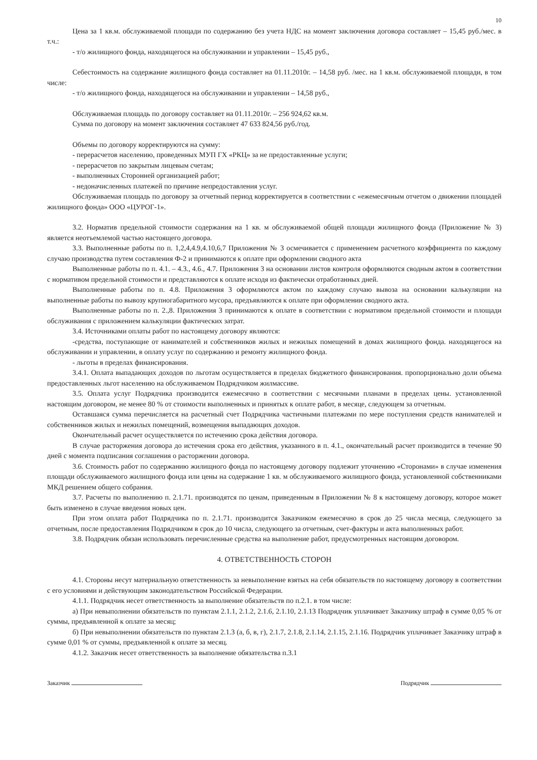10
Цена за 1 кв.м. обслуживаемой площади по содержанию без учета НДС на момент заключения договора составляет – 15,45 руб./мес. в т.ч.:
- т/о жилищного фонда, находящегося на обслуживании и управлении – 15,45 руб.,
Себестоимость на содержание жилищного фонда составляет на 01.11.2010г. – 14,58 руб. /мес. на 1 кв.м. обслуживаемой площади, в том числе:
- т/о жилищного фонда, находящегося на обслуживании и управлении – 14,58 руб.,
Обслуживаемая площадь по договору составляет на 01.11.2010г. – 256 924,62 кв.м.
Сумма по договору на момент заключения составляет 47 633 824,56 руб./год.
Объемы по договору корректируются на сумму:
- перерасчетов населению, проведенных МУП ГХ «РКЦ» за не предоставленные услуги;
- перерасчетов по закрытым лицевым счетам;
- выполненных Сторонней организацией работ;
- недоначисленных платежей по причине непредоставления услуг.
Обслуживаемая площадь по договору за отчетный период корректируется в соответствии с «ежемесячным отчетом о движении площадей жилищного фонда» ООО «ЦУРОГ-1».
3.2. Норматив предельной стоимости содержания на 1 кв. м обслуживаемой общей площади жилищного фонда (Приложение № 3) является неотъемлемой частью настоящего договора.
3.3. Выполненные работы по п. 1,2,4,4.9,4.10,6,7 Приложения № 3 осмечивается с применением расчетного коэффициента по каждому случаю производства путем составления Ф-2 и принимаются к оплате при оформлении сводного акта
Выполненные работы по п. 4.1. – 4.3., 4.6., 4.7. Приложения 3 на основании листов контроля оформляются сводным актом в соответствии с нормативом предельной стоимости и представляются к оплате исходя из фактически отработанных дней.
Выполненные работы по п. 4.8. Приложения 3 оформляются актом по каждому случаю вывоза на основании калькуляции на выполненные работы по вывозу крупногабаритного мусора, предъявляются к оплате при оформлении сводного акта.
Выполненные работы по п. 2.,8. Приложения 3 принимаются к оплате в соответствии с нормативом предельной стоимости и площади обслуживания с приложением калькуляции фактических затрат.
3.4. Источниками оплаты работ по настоящему договору являются:
-средства, поступающие от нанимателей и собственников жилых и нежилых помещений в домах жилищного фонда. находящегося на обслуживании и управлении, в оплату услуг по содержанию и ремонту жилищного фонда.
- льготы в пределах финансирования.
3.4.1. Оплата выпадающих доходов по льготам осуществляется в пределах бюджетного финансирования. пропорционально доли объема предоставленных льгот населению на обслуживаемом Подрядчиком жилмассиве.
3.5. Оплата услуг Подрядчика производится ежемесячно в соответствии с месячными планами в пределах цены. установленной настоящим договором, не менее 80 % от стоимости выполненных и принятых к оплате работ, в месяце, следующем за отчетным.
Оставшаяся сумма перечисляется на расчетный счет Подрядчика частичными платежами по мере поступления средств нанимателей и собственников жилых и нежилых помещений, возмещения выпадающих доходов.
Окончательный расчет осуществляется по истечению срока действия договора.
В случае расторжения договора до истечения срока его действия, указанного в п. 4.1., окончательный расчет производится в течение 90 дней с момента подписания соглашения о расторжении договора.
3.6. Стоимость работ по содержанию жилищного фонда по настоящему договору подлежит уточнению «Сторонами» в случае изменения площади обслуживаемого жилищного фонда или цены на содержание 1 кв. м обслуживаемого жилищного фонда, установленной собственниками МКД решением общего собрания.
3.7. Расчеты по выполнению п. 2.1.71. производятся по ценам, приведенным в Приложении № 8 к настоящему договору, которое может быть изменено в случае введения новых цен.
При этом оплата работ Подрядчика по п. 2.1.71. производится Заказчиком ежемесячно в срок до 25 числа месяца, следующего за отчетным, после предоставления Подрядчиком в срок до 10 числа, следующего за отчетным, счет-фактуры и акта выполненных работ.
3.8. Подрядчик обязан использовать перечисленные средства на выполнение работ, предусмотренных настоящим договором.
4. ОТВЕТСТВЕННОСТЬ СТОРОН
4.1. Стороны несут материальную ответственность за невыполнение взятых на себя обязательств по настоящему договору в соответствии с его условиями и действующим законодательством Российской Федерации.
4.1.1. Подрядчик несет ответственность за выполнение обязательств по п.2.1. в том числе:
а) При невыполнении обязательств по пунктам 2.1.1, 2.1.2, 2.1.6, 2.1.10, 2.1.13 Подрядчик уплачивает Заказчику штраф в сумме 0,05 % от суммы, предъявленной к оплате за месяц;
б) При невыполнении обязательств по пунктам 2.1.3 (а, б, в, г), 2.1.7, 2.1.8, 2.1.14, 2.1.15, 2.1.16. Подрядчик уплачивает Заказчику штраф в сумме 0,01 % от суммы, предъявленной к оплате за месяц.
4.1.2. Заказчик несет ответственность за выполнение обязательства п.3.1
Заказчик Подрядчик